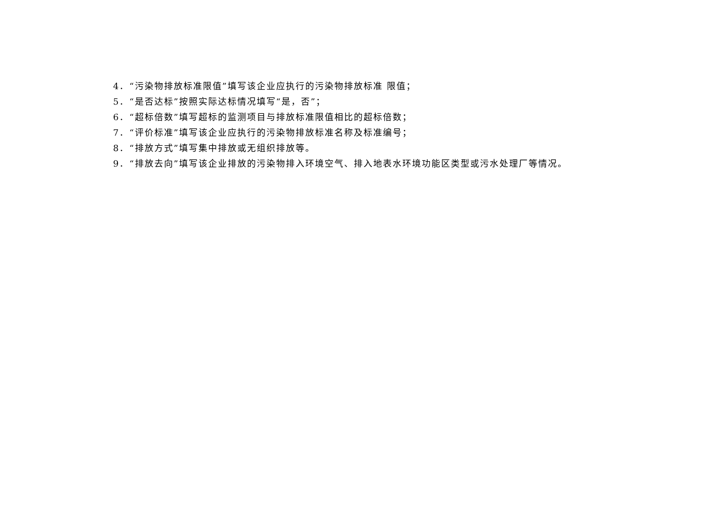4．“污染物排放标准限值”填写该企业应执行的污染物排放标准 限值；
5．“是否达标”按照实际达标情况填写“是，否”；
6．“超标倍数”填写超标的监测项目与排放标准限值相比的超标倍数；
7．“评价标准”填写该企业应执行的污染物排放标准名称及标准编号；
8．“排放方式”填写集中排放或无组织排放等。
9．“排放去向”填写该企业排放的污染物排入环境空气、排入地表水环境功能区类型或污水处理厂等情况。